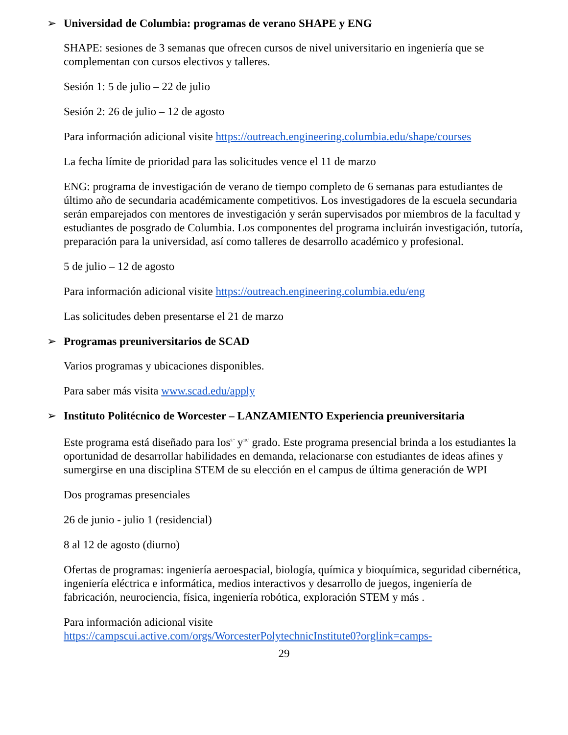➢ Universidad de Columbia: programas de verano SHAPE y ENG
SHAPE: sesiones de 3 semanas que ofrecen cursos de nivel universitario en ingeniería que se complementan con cursos electivos y talleres.
Sesión 1: 5 de julio – 22 de julio
Sesión 2: 26 de julio – 12 de agosto
Para información adicional visite https://outreach.engineering.columbia.edu/shape/courses
La fecha límite de prioridad para las solicitudes vence el 11 de marzo
ENG: programa de investigación de verano de tiempo completo de 6 semanas para estudiantes de último año de secundaria académicamente competitivos. Los investigadores de la escuela secundaria serán emparejados con mentores de investigación y serán supervisados por miembros de la facultad y estudiantes de posgrado de Columbia. Los componentes del programa incluirán investigación, tutoría, preparación para la universidad, así como talleres de desarrollo académico y profesional.
5 de julio – 12 de agosto
Para información adicional visite https://outreach.engineering.columbia.edu/eng
Las solicitudes deben presentarse el 21 de marzo
➢ Programas preuniversitarios de SCAD
Varios programas y ubicaciones disponibles.
Para saber más visita www.scad.edu/apply
➢ Instituto Politécnico de Worcester – LANZAMIENTO Experiencia preuniversitaria
Este programa está diseñado para los<sup>9.º</sup> y<sup>10.º</sup> grado. Este programa presencial brinda a los estudiantes la oportunidad de desarrollar habilidades en demanda, relacionarse con estudiantes de ideas afines y sumergirse en una disciplina STEM de su elección en el campus de última generación de WPI
Dos programas presenciales
26 de junio - julio 1 (residencial)
8 al 12 de agosto (diurno)
Ofertas de programas: ingeniería aeroespacial, biología, química y bioquímica, seguridad cibernética, ingeniería eléctrica e informática, medios interactivos y desarrollo de juegos, ingeniería de fabricación, neurociencia, física, ingeniería robótica, exploración STEM y más .
Para información adicional visite
https://campscui.active.com/orgs/WorcesterPolytechnicInstitute0?orglink=camps-
29